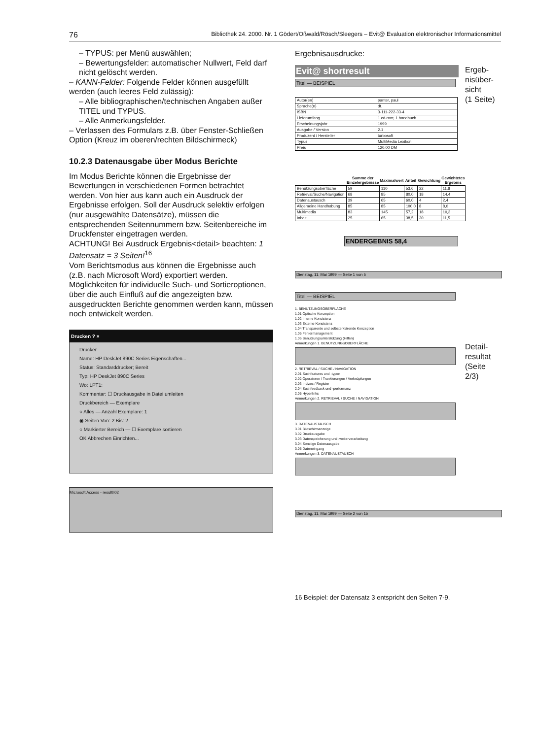76 Bibliothek 24. 2000. Nr. 1 Gödert/Oßwald/Rösch/Sleegers – Evit@ Evaluation elektronischer Informationsmittel
– TYPUS: per Menü auswählen;
– Bewertungsfelder: automatischer Nullwert, Feld darf nicht gelöscht werden.
– KANN-Felder: Folgende Felder können ausgefüllt werden (auch leeres Feld zulässig):
– Alle bibliographischen/technischen Angaben außer TITEL und TYPUS.
– Alle Anmerkungsfelder.
– Verlassen des Formulars z.B. über Fenster-Schließen Option (Kreuz im oberen/rechten Bildschirmeck)
10.2.3 Datenausgabe über Modus Berichte
Im Modus Berichte können die Ergebnisse der Bewertungen in verschiedenen Formen betrachtet werden. Von hier aus kann auch ein Ausdruck der Ergebnisse erfolgen. Soll der Ausdruck selektiv erfolgen (nur ausgewählte Datensätze), müssen die entsprechenden Seitennummern bzw. Seitenbereiche im Druckfenster eingetragen werden.
ACHTUNG! Bei Ausdruck Ergebnis<detail> beachten: 1 Datensatz = 3 Seiten!<sup>16</sup>
Vom Berichtsmodus aus können die Ergebnisse auch (z.B. nach Microsoft Word) exportiert werden.
Möglichkeiten für individuelle Such- und Sortieroptionen, über die auch Einfluß auf die angezeigten bzw. ausgedruckten Berichte genommen werden kann, müssen noch entwickelt werden.
Drucken ? ×
Drucker
Name: HP DeskJet 890C Series Eigenschaften...
Status: Standarddrucker; Bereit
Typ: HP DeskJet 890C Series
Wo: LPT1:
Kommentar: ☐ Druckausgabe in Datei umleiten
Druckbereich — Exemplare
○ Alles — Anzahl Exemplare: 1
◉ Seiten Von: 2 Bis: 2
○ Markierter Bereich — ☐ Exemplare sortieren
OK Abbrechen Einrichten...
Microsoft Access - resultII02
Ergebnisausdrucke:
Evit@ shortresult
Titel — BEISPIEL
| Autor(en) | panter, paul |
| Sprache(n) | dt. |
| ISBN | 3-111-222-33-4 |
| Lieferumfang | 1 cd-rom; 1 handbuch |
| Erscheinungsjahr | 1999 |
| Ausgabe / Version | 2.1 |
| Produzent / Hersteller | turbosoft |
| Typus | MultiMedia Lexikon |
| Preis | 120,00 DM |
| | Summe der Einzelergebnisse | Maximalwert | Anteil | Gewichtung | Gewichtetes Ergebnis |
| --- | --- | --- | --- | --- | --- |
| Benutzungsoberfläche | 59 | 110 | 53,6 | 22 | 11,8 |
| Retrieval/Suche/Navigation | 68 | 85 | 80,0 | 18 | 14,4 |
| Datenaustausch | 39 | 65 | 60,0 | 4 | 2,4 |
| Allgemeine Handhabung | 85 | 85 | 100,0 | 8 | 8,0 |
| Multimedia | 83 | 145 | 57,2 | 18 | 10,3 |
| Inhalt | 25 | 65 | 38,5 | 30 | 11,5 |
ENDERGEBNIS 58,4
Dienstag, 11. Mai 1999 — Seite 1 von 5
Titel — BEISPIEL
1. BENUTZUNGSOBERFLÄCHE
1.01 Optische Konzeption
1.02 Interne Konsistenz
1.03 Externe Konsistenz
1.04 Transparente und selbsterklärende Konzeption
1.05 Fehlermanagement
1.06 Benutzungsunterstützung (Hilfen)
Anmerkungen 1. BENUTZUNGSOBERFLÄCHE
2. RETRIEVAL / SUCHE / NAVIGATION
2.01 Suchfeatures und -typen
2.02 Operatoren / Trunkierungen / Verknüpfungen
2.03 Indizes / Register
2.04 Suchfeedback und -performanz
2.05 Hyperlinks
Anmerkungen 2. RETRIEVAL / SUCHE / NAVIGATION
3. DATENAUSTAUSCH
3.01 Bildschirmanzeige
3.02 Druckausgabe
3.03 Datenspeicherung und -weiterverarbeitung
3.04 Sonstige Datenausgabe
3.05 Dateneingang
Anmerkungen 3. DATENAUSTAUSCH
Dienstag, 11. Mai 1999 — Seite 2 von 15
16 Beispiel: der Datensatz 3 entspricht den Seiten 7-9.
Ergeb-
nisüber-
sicht
(1 Seite)
Detail-
resultat
(Seite
2/3)